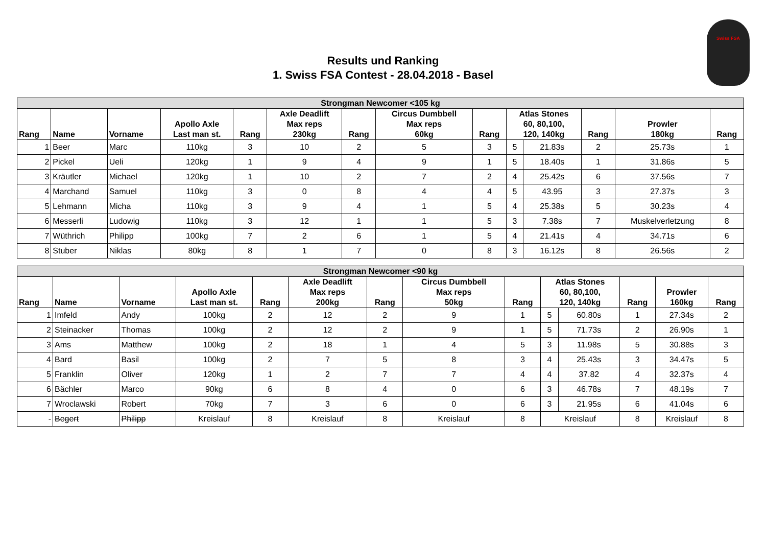Swiss FSA
Results und Ranking
1. Swiss FSA Contest - 28.04.2018 - Basel
| Strongman Newcomer <105 kg | | | | | | | | | | | | | |
| --- | --- | --- | --- | --- | --- | --- | --- | --- | --- | --- | --- | --- | --- |
| Rang | Name | Vorname | Apollo Axle Last man st. | Rang | Axle Deadlift Max reps 230kg | Rang | Circus Dumbbell Max reps 60kg | Rang | Atlas Stones 60, 80,100, 120, 140kg | | Rang | Prowler 180kg | Rang |
| 1 | Beer | Marc | 110kg | 3 | 10 | 2 | 5 | 3 | 5 | 21.83s | 2 | 25.73s | 1 |
| 2 | Pickel | Ueli | 120kg | 1 | 9 | 4 | 9 | 1 | 5 | 18.40s | 1 | 31.86s | 5 |
| 3 | Kräutler | Michael | 120kg | 1 | 10 | 2 | 7 | 2 | 4 | 25.42s | 6 | 37.56s | 7 |
| 4 | Marchand | Samuel | 110kg | 3 | 0 | 8 | 4 | 4 | 5 | 43.95 | 3 | 27.37s | 3 |
| 5 | Lehmann | Micha | 110kg | 3 | 9 | 4 | 1 | 5 | 4 | 25.38s | 5 | 30.23s | 4 |
| 6 | Messerli | Ludowig | 110kg | 3 | 12 | 1 | 1 | 5 | 3 | 7.38s | 7 | Muskelverletzung | 8 |
| 7 | Wüthrich | Philipp | 100kg | 7 | 2 | 6 | 1 | 5 | 4 | 21.41s | 4 | 34.71s | 6 |
| 8 | Stuber | Niklas | 80kg | 8 | 1 | 7 | 0 | 8 | 3 | 16.12s | 8 | 26.56s | 2 |
| Strongman Newcomer <90 kg | | | | | | | | | | | | | |
| --- | --- | --- | --- | --- | --- | --- | --- | --- | --- | --- | --- | --- | --- |
| Rang | Name | Vorname | Apollo Axle Last man st. | Rang | Axle Deadlift Max reps 200kg | Rang | Circus Dumbbell Max reps 50kg | Rang | Atlas Stones 60, 80,100, 120, 140kg | | Rang | Prowler 160kg | Rang |
| 1 | Imfeld | Andy | 100kg | 2 | 12 | 2 | 9 | 1 | 5 | 60.80s | 1 | 27.34s | 2 |
| 2 | Steinacker | Thomas | 100kg | 2 | 12 | 2 | 9 | 1 | 5 | 71.73s | 2 | 26.90s | 1 |
| 3 | Ams | Matthew | 100kg | 2 | 18 | 1 | 4 | 5 | 3 | 11.98s | 5 | 30.88s | 3 |
| 4 | Bard | Basil | 100kg | 2 | 7 | 5 | 8 | 3 | 4 | 25.43s | 3 | 34.47s | 5 |
| 5 | Franklin | Oliver | 120kg | 1 | 2 | 7 | 7 | 4 | 4 | 37.82 | 4 | 32.37s | 4 |
| 6 | Bächler | Marco | 90kg | 6 | 8 | 4 | 0 | 6 | 3 | 46.78s | 7 | 48.19s | 7 |
| 7 | Wroclawski | Robert | 70kg | 7 | 3 | 6 | 0 | 6 | 3 | 21.95s | 6 | 41.04s | 6 |
| - | Begert | Philipp | Kreislauf | 8 | Kreislauf | 8 | Kreislauf | 8 | Kreislauf | | 8 | Kreislauf | 8 |